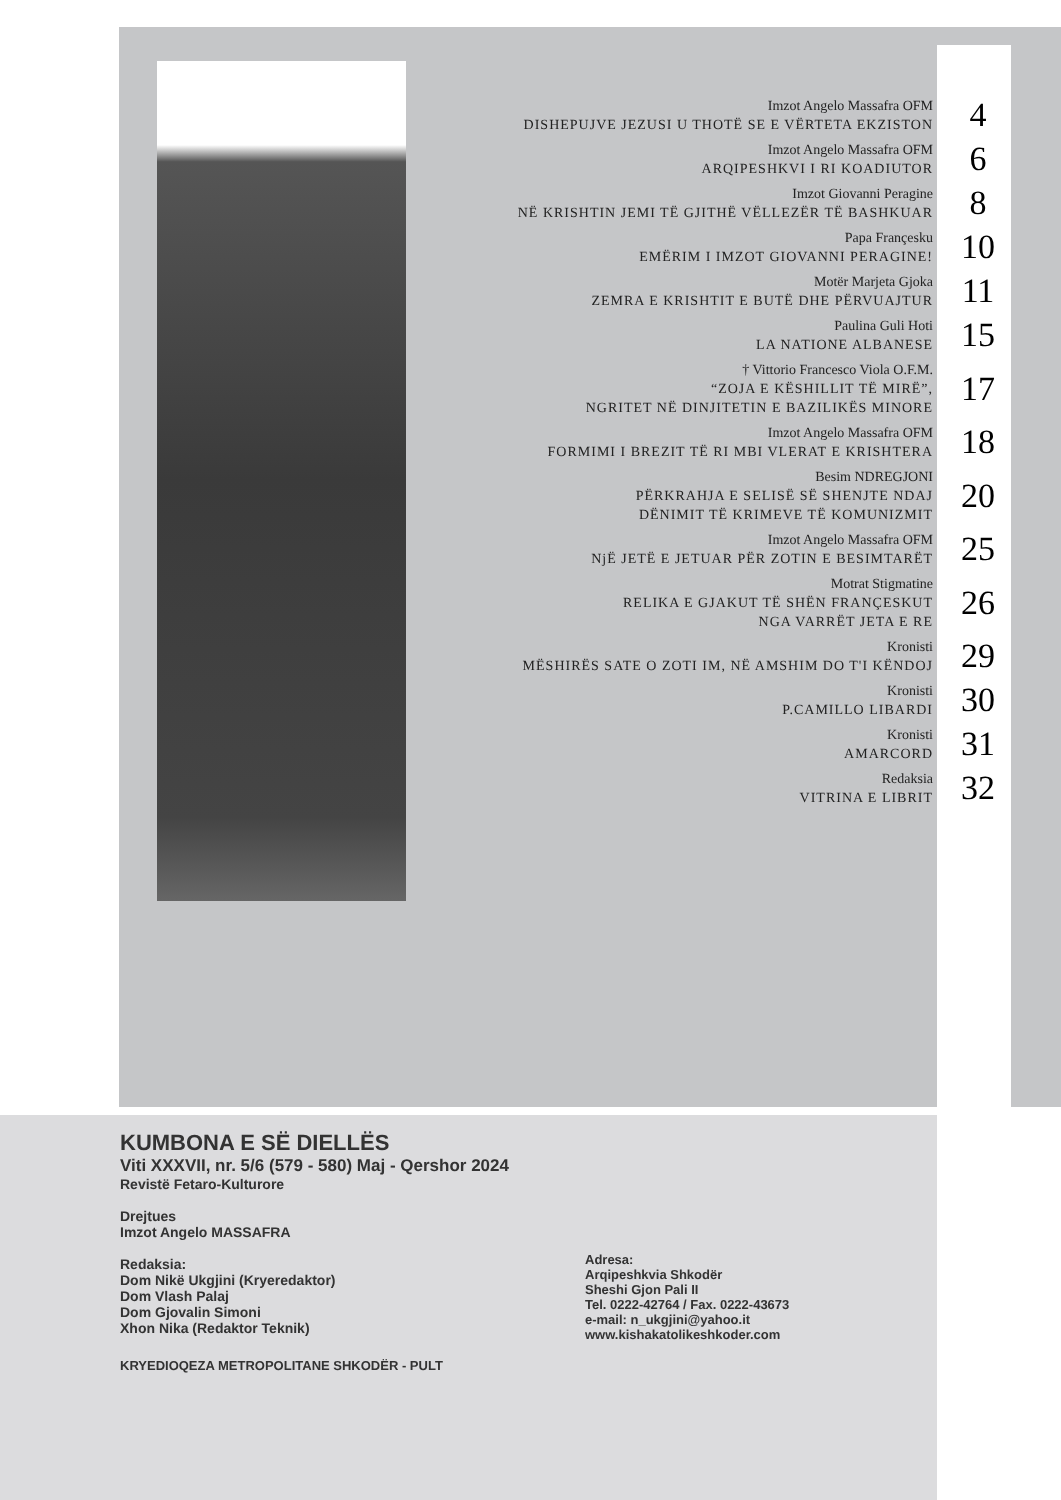Imzot Angelo Massafra OFM
DISHEPUJVE JEZUSI U THOTË SE E VËRTETA EKZISTON
4
Imzot Angelo Massafra OFM
ARQIPESHKVI I RI KOADIUTOR
6
Imzot Giovanni Peragine
NË KRISHTIN JEMI TË GJITHË VËLLEZËR TË BASHKUAR
8
Papa Françesku
EMËRIM I IMZOT GIOVANNI PERAGINE!
10
Motër Marjeta Gjoka
ZEMRA E KRISHTIT E BUTË DHE PËRVUAJTUR
11
Paulina Guli Hoti
LA NATIONE ALBANESE
15
† Vittorio Francesco Viola O.F.M.
“ZOJA E KËSHILLIT TË MIRË”,
NGRITET NË DINJITETIN E BAZILIKËS MINORE
17
Imzot Angelo Massafra OFM
FORMIMI I BREZIT TË RI MBI VLERAT E KRISHTERA
18
Besim NDREGJONI
PËRKRAHJA E SELISË SË SHENJTE NDAJ
DËNIMIT TË KRIMEVE TË KOMUNIZMIT
20
Imzot Angelo Massafra OFM
NjË JETË E JETUAR PËR ZOTIN E BESIMTARËT
25
Motrat Stigmatine
RELIKA E GJAKUT TË SHËN FRANÇESKUT
NGA VARRËT JETA E RE
26
Kronisti
MËSHIRËS SATE O ZOTI IM, NË AMSHIM DO T'I KËNDOJ
29
Kronisti
P.CAMILLO LIBARDI
30
Kronisti
AMARCORD
31
Redaksia
VITRINA E LIBRIT
32
KUMBONA E SË DIELLËS
Viti XXXVII, nr. 5/6 (579 - 580) Maj - Qershor 2024
Revistë Fetaro-Kulturore
Drejtues
Imzot Angelo MASSAFRA
Redaksia:
Dom Nikë Ukgjini (Kryeredaktor)
Dom Vlash Palaj
Dom Gjovalin Simoni
Xhon Nika (Redaktor Teknik)
Adresa:
Arqipeshkvia Shkodër
Sheshi Gjon Pali II
Tel. 0222-42764 / Fax. 0222-43673
e-mail: n_ukgjini@yahoo.it
www.kishakatolikeshkoder.com
KRYEDIOQEZA METROPOLITANE SHKODËR - PULT